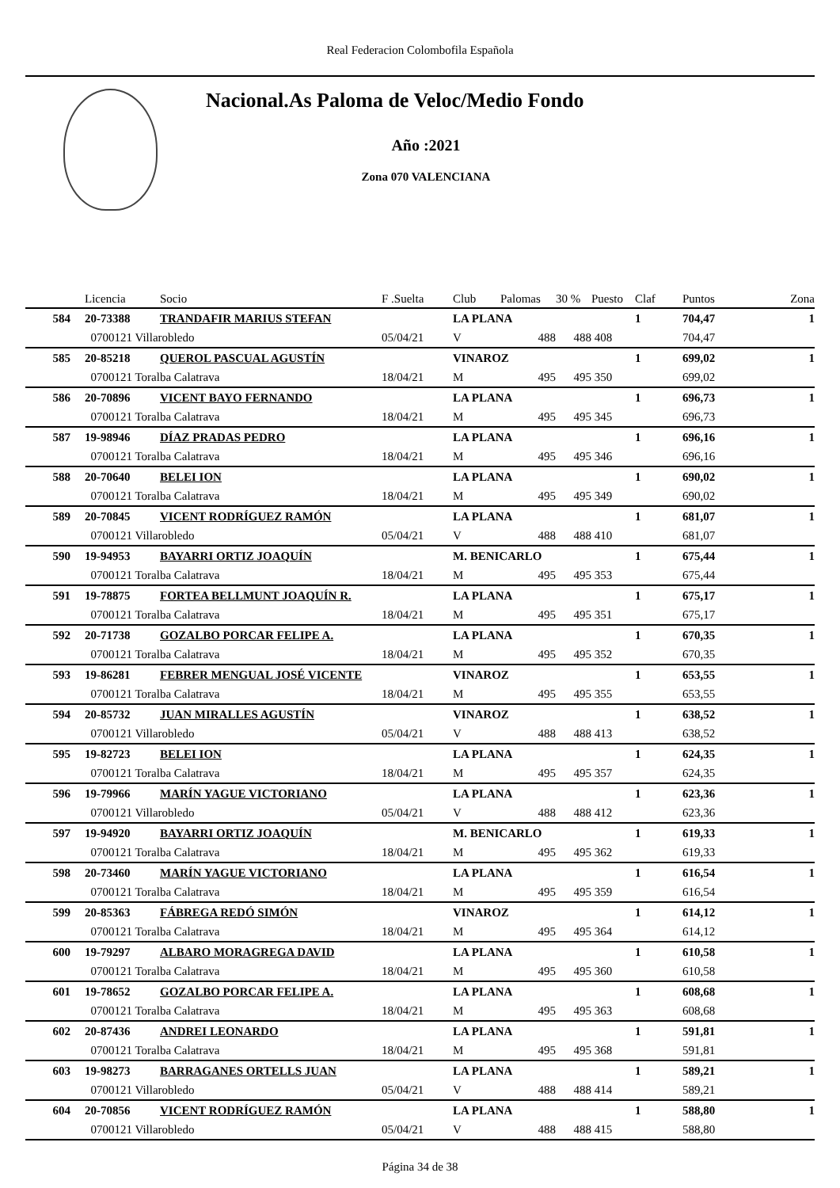Real Federacion Colombofila Española
Nacional.As Paloma de Veloc/Medio Fondo
Año :2021
Zona 070 VALENCIANA
| | Licencia | Socio | F .Suelta | Club | Palomas | 30 % | Puesto | Claf | Puntos | Zona |
| --- | --- | --- | --- | --- | --- | --- | --- | --- | --- | --- |
| 584 | 20-73388 | TRANDAFIR MARIUS STEFAN | | LA PLANA | | | | 1 | 704,47 | 1 |
| | 0700121 Villarobledo | | 05/04/21 | V | 488 | 488 | 408 | | 704,47 | |
| 585 | 20-85218 | QUEROL PASCUAL AGUSTÍN | | VINAROZ | | | | 1 | 699,02 | 1 |
| | 0700121 Toralba Calatrava | | 18/04/21 | M | 495 | 495 | 350 | | 699,02 | |
| 586 | 20-70896 | VICENT BAYO FERNANDO | | LA PLANA | | | | 1 | 696,73 | 1 |
| | 0700121 Toralba Calatrava | | 18/04/21 | M | 495 | 495 | 345 | | 696,73 | |
| 587 | 19-98946 | DÍAZ PRADAS PEDRO | | LA PLANA | | | | 1 | 696,16 | 1 |
| | 0700121 Toralba Calatrava | | 18/04/21 | M | 495 | 495 | 346 | | 696,16 | |
| 588 | 20-70640 | BELEI ION | | LA PLANA | | | | 1 | 690,02 | 1 |
| | 0700121 Toralba Calatrava | | 18/04/21 | M | 495 | 495 | 349 | | 690,02 | |
| 589 | 20-70845 | VICENT RODRÍGUEZ RAMÓN | | LA PLANA | | | | 1 | 681,07 | 1 |
| | 0700121 Villarobledo | | 05/04/21 | V | 488 | 488 | 410 | | 681,07 | |
| 590 | 19-94953 | BAYARRI ORTIZ JOAQUÍN | | M. BENICARLO | | | | 1 | 675,44 | 1 |
| | 0700121 Toralba Calatrava | | 18/04/21 | M | 495 | 495 | 353 | | 675,44 | |
| 591 | 19-78875 | FORTEA BELLMUNT JOAQUÍN R. | | LA PLANA | | | | 1 | 675,17 | 1 |
| | 0700121 Toralba Calatrava | | 18/04/21 | M | 495 | 495 | 351 | | 675,17 | |
| 592 | 20-71738 | GOZALBO PORCAR FELIPE A. | | LA PLANA | | | | 1 | 670,35 | 1 |
| | 0700121 Toralba Calatrava | | 18/04/21 | M | 495 | 495 | 352 | | 670,35 | |
| 593 | 19-86281 | FEBRER MENGUAL JOSÉ VICENTE | | VINAROZ | | | | 1 | 653,55 | 1 |
| | 0700121 Toralba Calatrava | | 18/04/21 | M | 495 | 495 | 355 | | 653,55 | |
| 594 | 20-85732 | JUAN MIRALLES AGUSTÍN | | VINAROZ | | | | 1 | 638,52 | 1 |
| | 0700121 Villarobledo | | 05/04/21 | V | 488 | 488 | 413 | | 638,52 | |
| 595 | 19-82723 | BELEI ION | | LA PLANA | | | | 1 | 624,35 | 1 |
| | 0700121 Toralba Calatrava | | 18/04/21 | M | 495 | 495 | 357 | | 624,35 | |
| 596 | 19-79966 | MARÍN YAGUE VICTORIANO | | LA PLANA | | | | 1 | 623,36 | 1 |
| | 0700121 Villarobledo | | 05/04/21 | V | 488 | 488 | 412 | | 623,36 | |
| 597 | 19-94920 | BAYARRI ORTIZ JOAQUÍN | | M. BENICARLO | | | | 1 | 619,33 | 1 |
| | 0700121 Toralba Calatrava | | 18/04/21 | M | 495 | 495 | 362 | | 619,33 | |
| 598 | 20-73460 | MARÍN YAGUE VICTORIANO | | LA PLANA | | | | 1 | 616,54 | 1 |
| | 0700121 Toralba Calatrava | | 18/04/21 | M | 495 | 495 | 359 | | 616,54 | |
| 599 | 20-85363 | FÁBREGA REDÓ SIMÓN | | VINAROZ | | | | 1 | 614,12 | 1 |
| | 0700121 Toralba Calatrava | | 18/04/21 | M | 495 | 495 | 364 | | 614,12 | |
| 600 | 19-79297 | ALBARO MORAGREGA DAVID | | LA PLANA | | | | 1 | 610,58 | 1 |
| | 0700121 Toralba Calatrava | | 18/04/21 | M | 495 | 495 | 360 | | 610,58 | |
| 601 | 19-78652 | GOZALBO PORCAR FELIPE A. | | LA PLANA | | | | 1 | 608,68 | 1 |
| | 0700121 Toralba Calatrava | | 18/04/21 | M | 495 | 495 | 363 | | 608,68 | |
| 602 | 20-87436 | ANDREI LEONARDO | | LA PLANA | | | | 1 | 591,81 | 1 |
| | 0700121 Toralba Calatrava | | 18/04/21 | M | 495 | 495 | 368 | | 591,81 | |
| 603 | 19-98273 | BARRAGANES ORTELLS JUAN | | LA PLANA | | | | 1 | 589,21 | 1 |
| | 0700121 Villarobledo | | 05/04/21 | V | 488 | 488 | 414 | | 589,21 | |
| 604 | 20-70856 | VICENT RODRÍGUEZ RAMÓN | | LA PLANA | | | | 1 | 588,80 | 1 |
| | 0700121 Villarobledo | | 05/04/21 | V | 488 | 488 | 415 | | 588,80 | |
Página 34 de 38